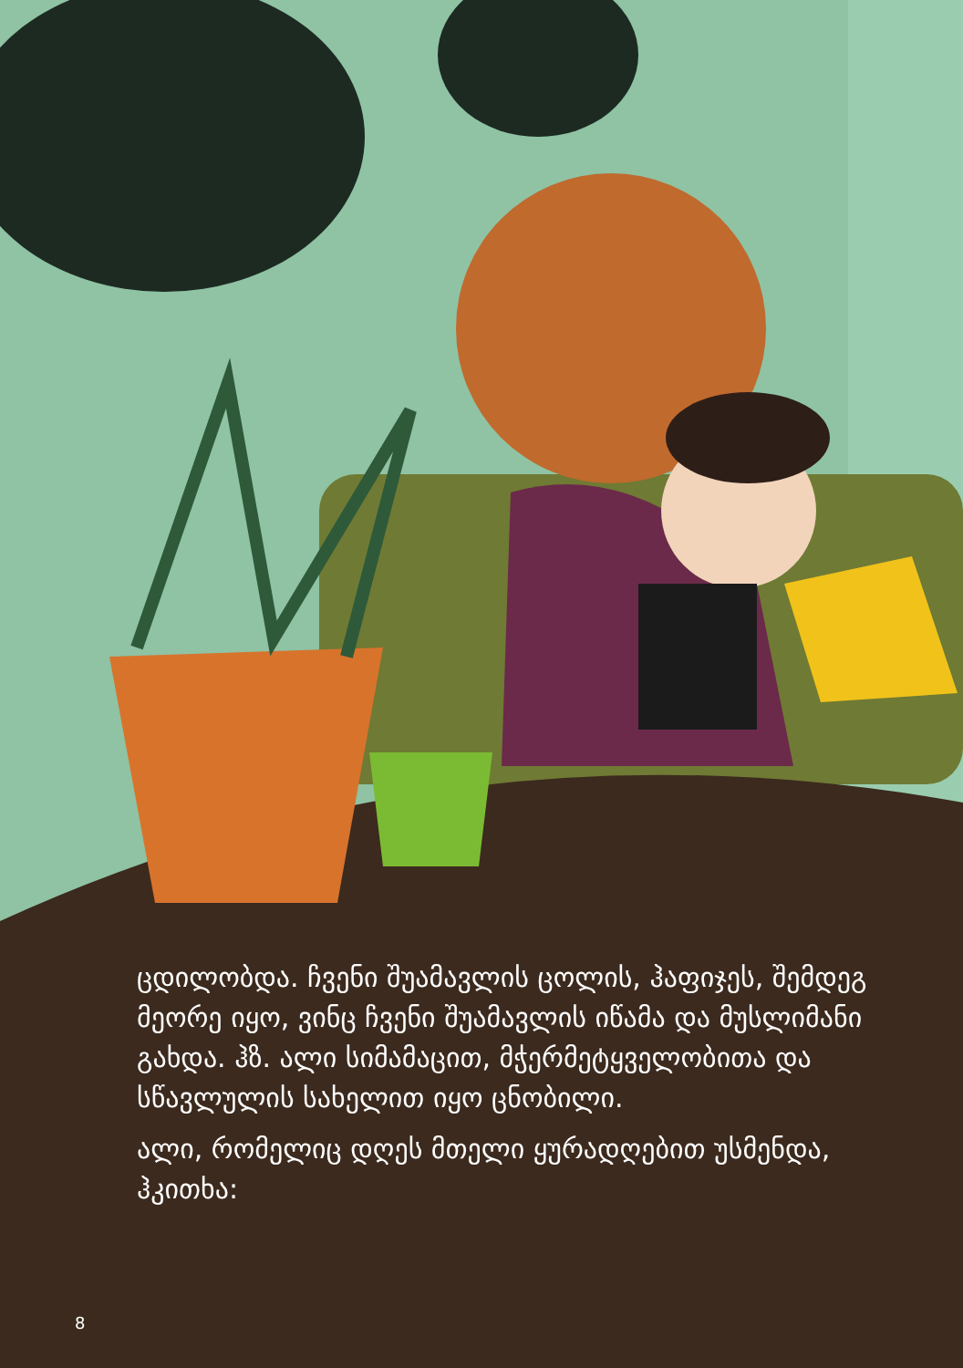ცდილობდა. ჩვენი შუამავლის ცოლის, ჰაფიჯეს, შემდეგ მეორე იყო, ვინც ჩვენი შუამავლის იწამა და მუსლიმანი გახდა. ჰზ. ალი სიმამაცით, მჭერმეტყველობითა და სწავლულის სახელით იყო ცნობილი.
ალი, რომელიც დღეს მთელი ყურადღებით უსმენდა, ჰკითხა:
8